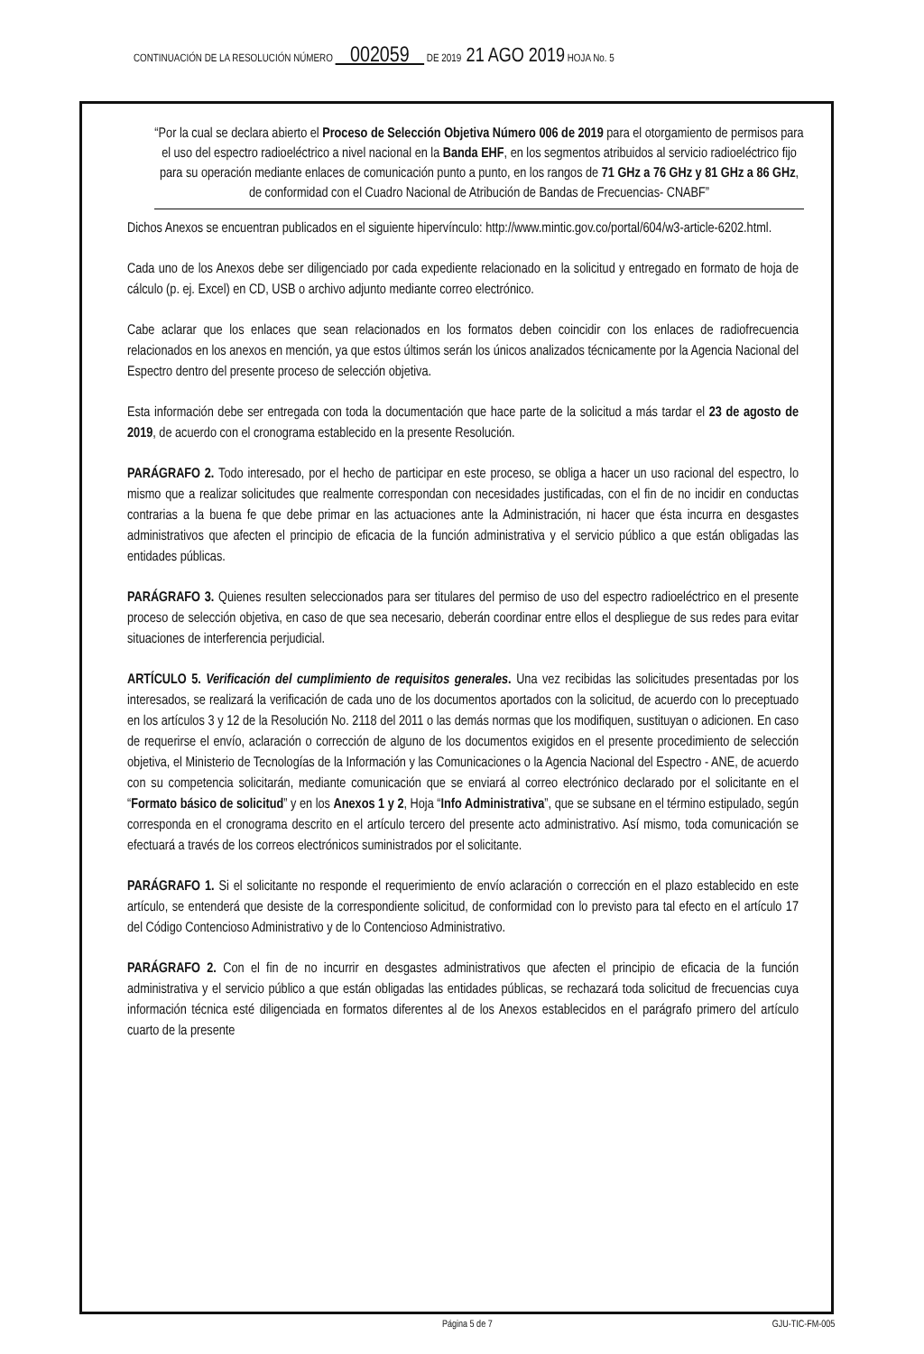CONTINUACIÓN DE LA RESOLUCIÓN NÚMERO 002059 DE 2019 21 AGO 2019 HOJA No. 5
“Por la cual se declara abierto el Proceso de Selección Objetiva Número 006 de 2019 para el otorgamiento de permisos para el uso del espectro radioeléctrico a nivel nacional en la Banda EHF, en los segmentos atribuidos al servicio radioeléctrico fijo para su operación mediante enlaces de comunicación punto a punto, en los rangos de 71 GHz a 76 GHz y 81 GHz a 86 GHz, de conformidad con el Cuadro Nacional de Atribución de Bandas de Frecuencias- CNABF”
Dichos Anexos se encuentran publicados en el siguiente hipervínculo: http://www.mintic.gov.co/portal/604/w3-article-6202.html.
Cada uno de los Anexos debe ser diligenciado por cada expediente relacionado en la solicitud y entregado en formato de hoja de cálculo (p. ej. Excel) en CD, USB o archivo adjunto mediante correo electrónico.
Cabe aclarar que los enlaces que sean relacionados en los formatos deben coincidir con los enlaces de radiofrecuencia relacionados en los anexos en mención, ya que estos últimos serán los únicos analizados técnicamente por la Agencia Nacional del Espectro dentro del presente proceso de selección objetiva.
Esta información debe ser entregada con toda la documentación que hace parte de la solicitud a más tardar el 23 de agosto de 2019, de acuerdo con el cronograma establecido en la presente Resolución.
PARÁGRAFO 2. Todo interesado, por el hecho de participar en este proceso, se obliga a hacer un uso racional del espectro, lo mismo que a realizar solicitudes que realmente correspondan con necesidades justificadas, con el fin de no incidir en conductas contrarias a la buena fe que debe primar en las actuaciones ante la Administración, ni hacer que ésta incurra en desgastes administrativos que afecten el principio de eficacia de la función administrativa y el servicio público a que están obligadas las entidades públicas.
PARÁGRAFO 3. Quienes resulten seleccionados para ser titulares del permiso de uso del espectro radioeléctrico en el presente proceso de selección objetiva, en caso de que sea necesario, deberán coordinar entre ellos el despliegue de sus redes para evitar situaciones de interferencia perjudicial.
ARTÍCULO 5. Verificación del cumplimiento de requisitos generales. Una vez recibidas las solicitudes presentadas por los interesados, se realizará la verificación de cada uno de los documentos aportados con la solicitud, de acuerdo con lo preceptuado en los artículos 3 y 12 de la Resolución No. 2118 del 2011 o las demás normas que los modifiquen, sustituyan o adicionen. En caso de requerirse el envío, aclaración o corrección de alguno de los documentos exigidos en el presente procedimiento de selección objetiva, el Ministerio de Tecnologías de la Información y las Comunicaciones o la Agencia Nacional del Espectro - ANE, de acuerdo con su competencia solicitarán, mediante comunicación que se enviará al correo electrónico declarado por el solicitante en el “Formato básico de solicitud” y en los Anexos 1 y 2, Hoja “Info Administrativa”, que se subsane en el término estipulado, según corresponda en el cronograma descrito en el artículo tercero del presente acto administrativo. Así mismo, toda comunicación se efectuará a través de los correos electrónicos suministrados por el solicitante.
PARÁGRAFO 1. Si el solicitante no responde el requerimiento de envío aclaración o corrección en el plazo establecido en este artículo, se entenderá que desiste de la correspondiente solicitud, de conformidad con lo previsto para tal efecto en el artículo 17 del Código Contencioso Administrativo y de lo Contencioso Administrativo.
PARÁGRAFO 2. Con el fin de no incurrir en desgastes administrativos que afecten el principio de eficacia de la función administrativa y el servicio público a que están obligadas las entidades públicas, se rechazará toda solicitud de frecuencias cuya información técnica esté diligenciada en formatos diferentes al de los Anexos establecidos en el parágrafo primero del artículo cuarto de la presente
Página 5 de 7 GJU-TIC-FM-005